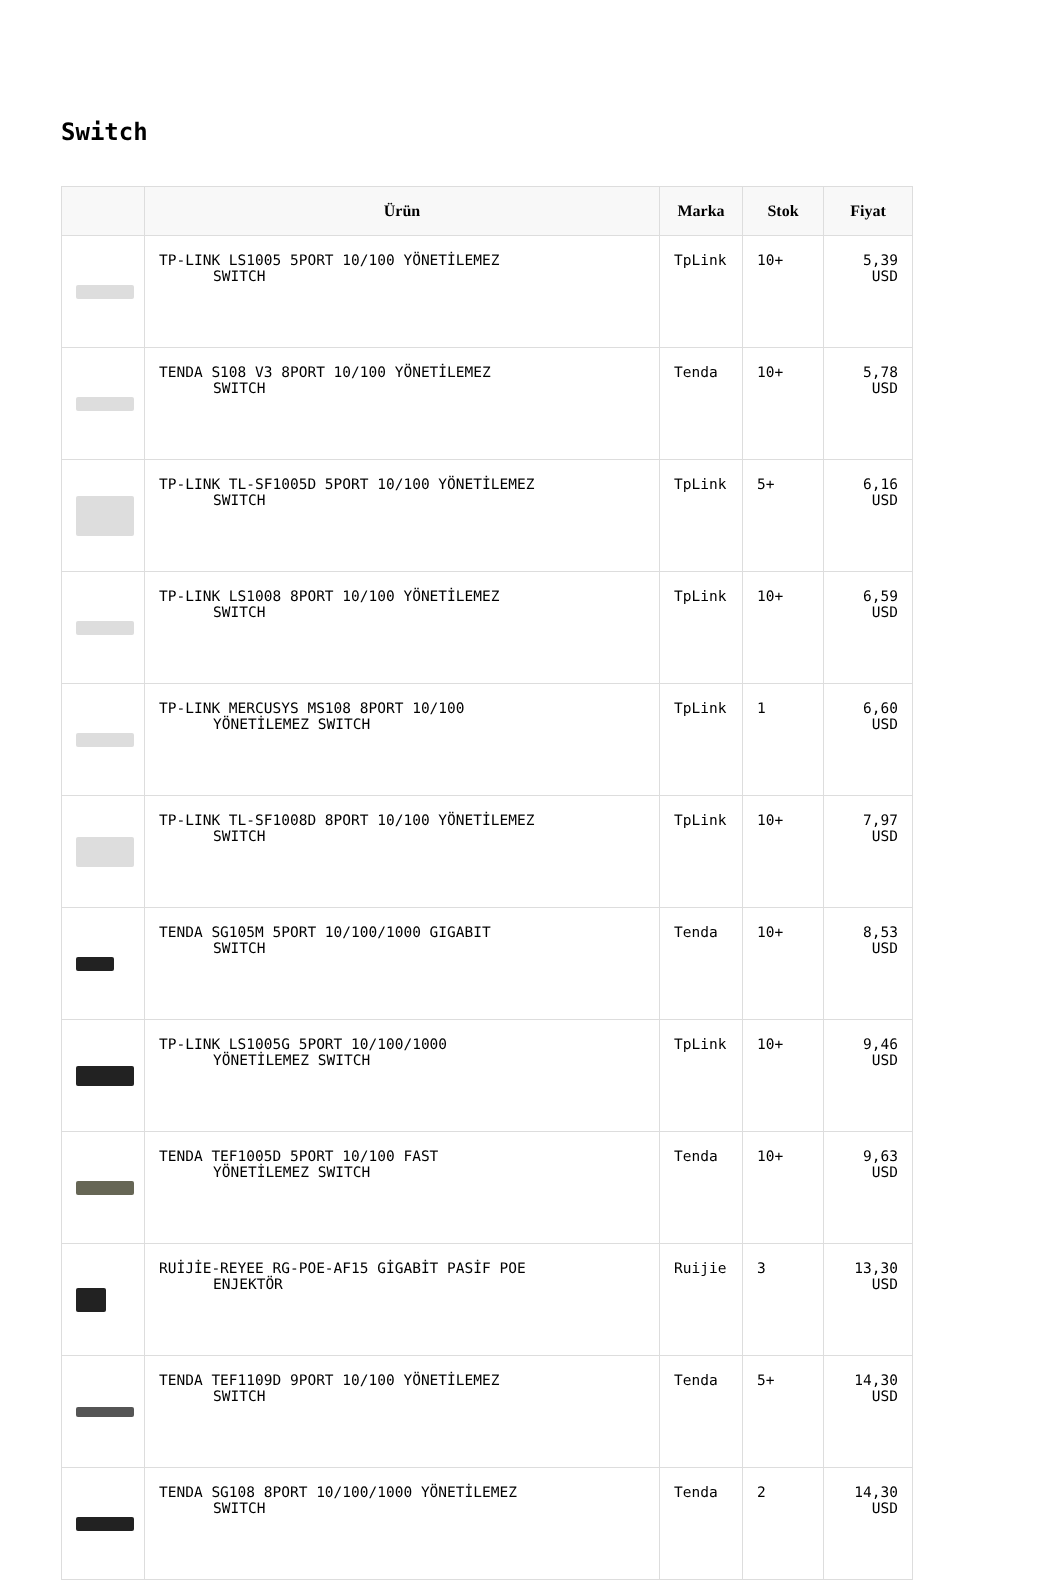Switch
| | Ürün | Marka | Stok | Fiyat |
| --- | --- | --- | --- | --- |
| | TP-LINK LS1005 5PORT 10/100 YÖNETİLEMEZ SWITCH | TpLink | 10+ | 5,39 USD |
| | TENDA S108 V3 8PORT 10/100 YÖNETİLEMEZ SWITCH | Tenda | 10+ | 5,78 USD |
| | TP-LINK TL-SF1005D 5PORT 10/100 YÖNETİLEMEZ SWITCH | TpLink | 5+ | 6,16 USD |
| | TP-LINK LS1008 8PORT 10/100 YÖNETİLEMEZ SWITCH | TpLink | 10+ | 6,59 USD |
| | TP-LINK MERCUSYS MS108 8PORT 10/100 YÖNETİLEMEZ SWITCH | TpLink | 1 | 6,60 USD |
| | TP-LINK TL-SF1008D 8PORT 10/100 YÖNETİLEMEZ SWITCH | TpLink | 10+ | 7,97 USD |
| | TENDA SG105M 5PORT 10/100/1000 GIGABIT SWITCH | Tenda | 10+ | 8,53 USD |
| | TP-LINK LS1005G 5PORT 10/100/1000 YÖNETİLEMEZ SWITCH | TpLink | 10+ | 9,46 USD |
| | TENDA TEF1005D 5PORT 10/100 FAST YÖNETİLEMEZ SWITCH | Tenda | 10+ | 9,63 USD |
| | RUİJİE-REYEE RG-POE-AF15 GİGABİT PASİF POE ENJEKTÖR | Ruijie | 3 | 13,30 USD |
| | TENDA TEF1109D 9PORT 10/100 YÖNETİLEMEZ SWITCH | Tenda | 5+ | 14,30 USD |
| | TENDA SG108 8PORT 10/100/1000 YÖNETİLEMEZ SWITCH | Tenda | 2 | 14,30 USD |